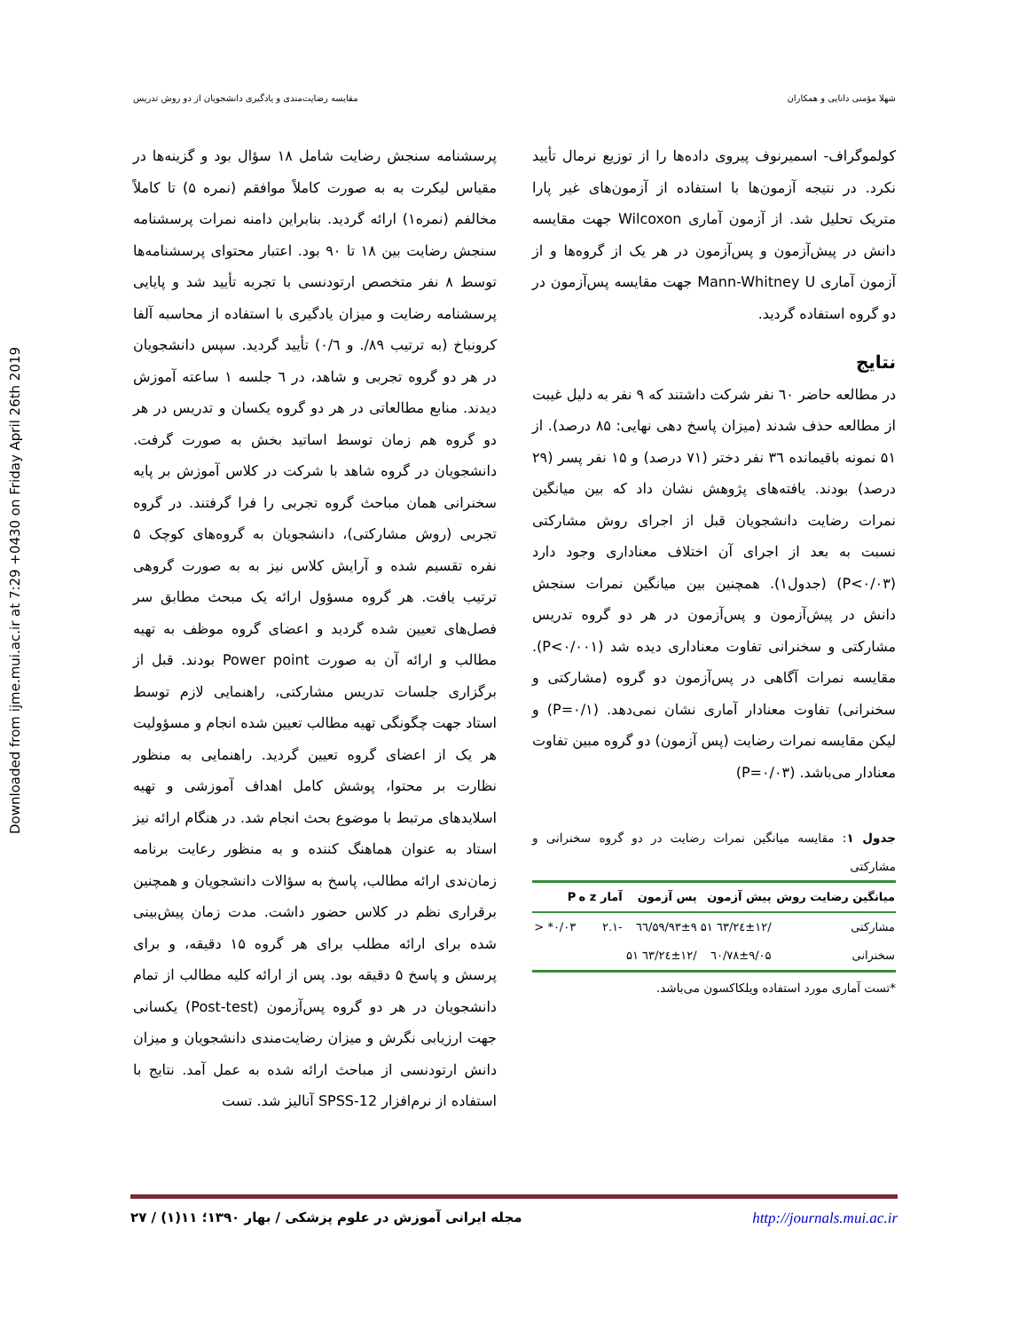Downloaded from ijme.mui.ac.ir at 7:29 +0430 on Friday April 26th 2019
مقایسه رضایت‌مندی و یادگیری دانشجویان از دو روش تدریس شهلا مؤمنی دانایی و همکاران
پرسشنامه سنجش رضایت شامل ۱۸ سؤال بود و گزینه‌ها در مقیاس لیکرت به به صورت کاملاً موافقم (نمره ۵) تا کاملاً مخالفم (نمره۱) ارائه گردید. بنابراین دامنه نمرات پرسشنامه سنجش رضایت بین ۱۸ تا ۹۰ بود. اعتبار محتوای پرسشنامه‌ها توسط ۸ نفر متخصص ارتودنسی با تجربه تأیید شد و پایایی پرسشنامه رضایت و میزان یادگیری با استفاده از محاسبه آلفا کرونباخ (به ترتیب ۸۹/. و ۰/٦) تأیید گردید. سپس دانشجویان در هر دو گروه تجربی و شاهد، در ٦ جلسه ۱ ساعته آموزش دیدند. منابع مطالعاتی در هر دو گروه یکسان و تدریس در هر دو گروه هم زمان توسط اساتید بخش به صورت گرفت. دانشجویان در گروه شاهد با شرکت در کلاس آموزش بر پایه سخنرانی همان مباحث گروه تجربی را فرا گرفتند. در گروه تجربی (روش مشارکتی)، دانشجویان به گروه‌های کوچک ۵ نفره تقسیم شده و آرایش کلاس نیز به به صورت گروهی ترتیب یافت. هر گروه مسؤول ارائه یک مبحث مطابق سر فصل‌های تعیین شده گردید و اعضای گروه موظف به تهیه مطالب و ارائه آن به صورت Power point بودند. قبل از برگزاری جلسات تدریس مشارکتی، راهنمایی لازم توسط استاد جهت چگونگی تهیه مطالب تعیین شده انجام و مسؤولیت هر یک از اعضای گروه تعیین گردید. راهنمایی به منظور نظارت بر محتوا، پوشش کامل اهداف آموزشی و تهیه اسلایدهای مرتبط با موضوع بحث انجام شد. در هنگام ارائه نیز استاد به عنوان هماهنگ کننده و به منظور رعایت برنامه زمان‌ندی ارائه مطالب، پاسخ به سؤالات دانشجویان و همچنین برقراری نظم در کلاس حضور داشت. مدت زمان پیش‌بینی شده برای ارائه مطلب برای هر گروه ۱۵ دقیقه، و برای پرسش و پاسخ ۵ دقیقه بود. پس از ارائه کلیه مطالب از تمام دانشجویان در هر دو گروه پس‌آزمون (Post-test) یکسانی جهت ارزیابی نگرش و میزان رضایت‌مندی دانشجویان و میزان دانش ارتودنسی از مباحث ارائه شده به عمل آمد. نتایج با استفاده از نرم‌افزار SPSS-12 آنالیز شد. تست
کولموگراف- اسمیرنوف پیروی داده‌ها را از توزیع نرمال تأیید نکرد. در نتیجه آزمون‌ها با استفاده از آزمون‌های غیر پارا متریک تحلیل شد. از آزمون آماری Wilcoxon جهت مقایسه دانش در پیش‌آزمون و پس‌آزمون در هر یک از گروه‌ها و از آزمون آماری Mann-Whitney U جهت مقایسه پس‌آزمون در دو گروه استفاده گردید.
نتایج
در مطالعه حاضر ٦۰ نفر شرکت داشتند که ۹ نفر به دلیل غیبت از مطالعه حذف شدند (میزان پاسخ دهی نهایی: ۸۵ درصد). از ۵۱ نمونه باقیمانده ۳٦ نفر دختر (۷۱ درصد) و ۱۵ نفر پسر (۲۹ درصد) بودند. یافته‌های پژوهش نشان داد که بین میانگین نمرات رضایت دانشجویان قبل از اجرای روش مشارکتی نسبت به بعد از اجرای آن اختلاف معناداری وجود دارد (P<۰/۰۳) (جدول۱). همچنین بین میانگین نمرات سنجش دانش در پیش‌آزمون و پس‌آزمون در هر دو گروه تدریس مشارکتی و سخنرانی تفاوت معناداری دیده شد (P<۰/۰۰۱). مقایسه نمرات آگاهی در پس‌آزمون دو گروه (مشارکتی و سخنرانی) تفاوت معنادار آماری نشان نمی‌دهد. (P=۰/۱) و لیکن مقایسه نمرات رضایت (پس آزمون) دو گروه مبین تفاوت معنادار می‌باشد. (P=۰/۰۳)
جدول ۱: مقایسه میانگین نمرات رضایت در دو گروه سخنرانی و مشارکتی
| میانگین رضایت روش | پیش آزمون | پس آزمون | آمار z ه | P |
| --- | --- | --- | --- | --- |
| مشارکتی | /۲٤±۱۲/٦۳ ۵۱ | ۵۹/۹۳±۹/٦٦ | -۲.۱ | ۰/۰۳* < |
| سخنرانی | ٦۰/۷۸±۹/۰۵ | /۲٤±۱۲/٦۳ ۵۱ | | |
*تست آماری مورد استفاده ویلکاکسون می‌باشد.
مجله ایرانی آموزش در علوم پزشکی / بهار ۱۳۹۰؛ ۱۱(۱) / ۲۷ http://journals.mui.ac.ir